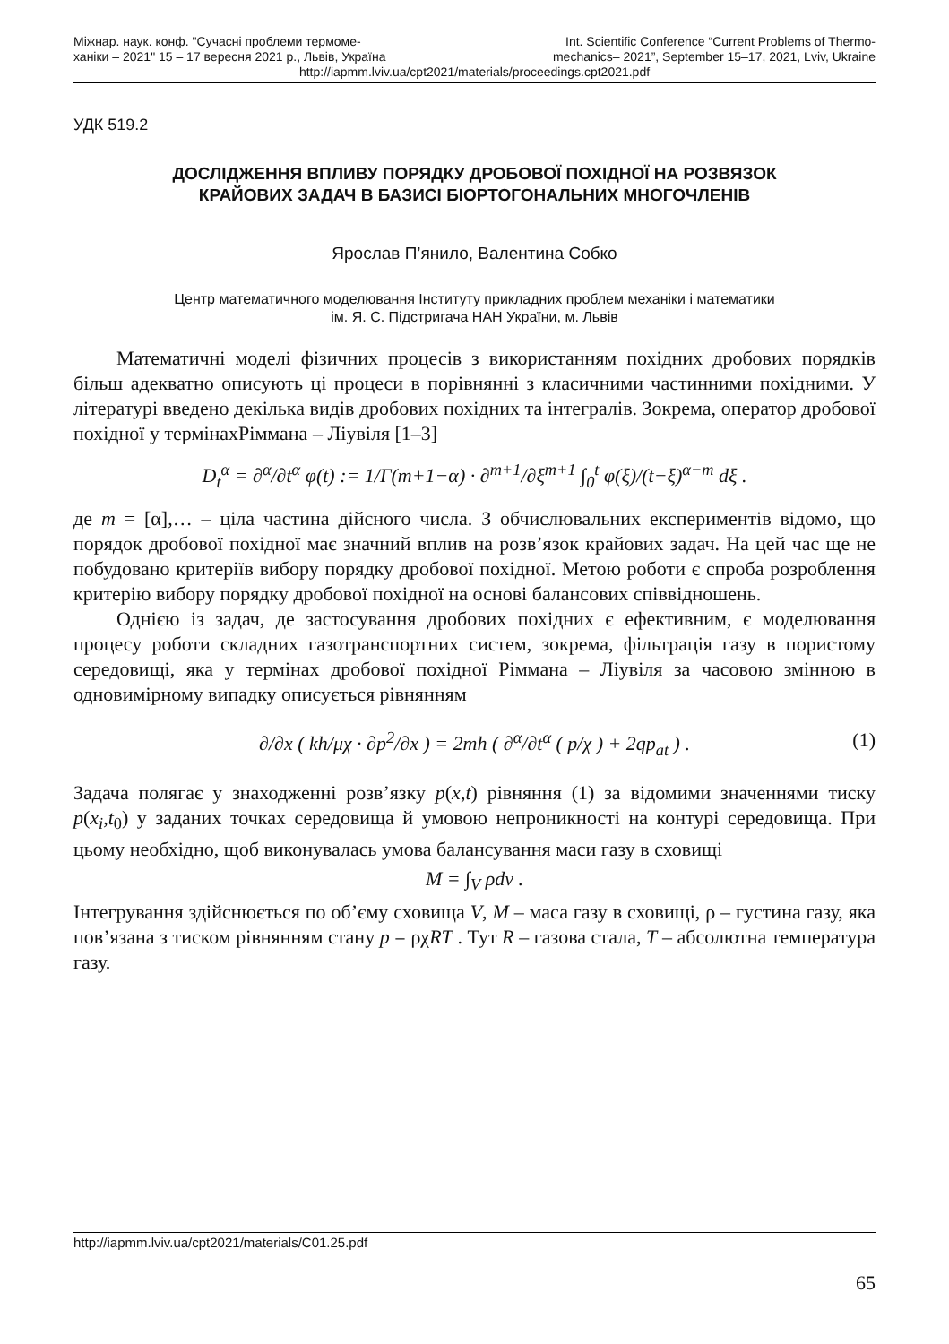Міжнар. наук. конф. "Сучасні проблеми термоме-
ханіки – 2021" 15 – 17 вересня 2021 р., Львів, Україна
Int. Scientific Conference “Current Problems of Thermo-
mechanics– 2021”, September 15–17, 2021, Lviv, Ukraine
http://iapmm.lviv.ua/cpt2021/materials/proceedings.cpt2021.pdf
УДК 519.2
ДОСЛІДЖЕННЯ ВПЛИВУ ПОРЯДКУ ДРОБОВОЇ ПОХІДНОЇ НА РОЗВЯЗОК
КРАЙОВИХ ЗАДАЧ В БАЗИСІ БІОРТОГОНАЛЬНИХ МНОГОЧЛЕНІВ
Ярослав П’янило, Валентина Собко
Центр математичного моделювання Інституту прикладних проблем механіки і математики
ім. Я. С. Підстригача НАН України, м. Львів
Математичні моделі фізичних процесів з використанням похідних дробових порядків більш адекватно описують ці процеси в порівнянні з класичними частинними похідними. У літературі введено декілька видів дробових похідних та інтегралів. Зокрема, оператор дробової похідної у термінахРіммана – Ліувіля [1–3]
D<sub>t</sub><sup>α</sup> = ∂<sup>α</sup>/∂t<sup>α</sup> φ(t) := 1/Γ(m+1−α) · ∂<sup>m+1</sup>/∂ξ<sup>m+1</sup> ∫<sub>0</sub><sup>t</sup> φ(ξ)/(t−ξ)<sup>α−m</sup> dξ .
де m = [α],… – ціла частина дійсного числа. З обчислювальних експериментів відомо, що порядок дробової похідної має значний вплив на розв’язок крайових задач. На цей час ще не побудовано критеріїв вибору порядку дробової похідної. Метою роботи є спроба розроблення критерію вибору порядку дробової похідної на основі балансових співвідношень.
Однією із задач, де застосування дробових похідних є ефективним, є моделювання процесу роботи складних газотранспортних систем, зокрема, фільтрація газу в пористому середовищі, яка у термінах дробової похідної Ріммана – Ліувіля за часовою змінною в одновимірному випадку описується рівнянням
∂/∂x ( kh/μχ · ∂p<sup>2</sup>/∂x ) = 2mh ( ∂<sup>α</sup>/∂t<sup>α</sup> ( p/χ ) + 2qp<sub>at</sub> ) . (1)
Задача полягає у знаходженні розв’язку p(x,t) рівняння (1) за відомими значеннями тиску p(x<sub>i</sub>,t<sub>0</sub>) у заданих точках середовища й умовою непроникності на контурі середовища. При цьому необхідно, щоб виконувалась умова балансування маси газу в сховищі
M = ∫<sub>V</sub> ρdv .
Інтегрування здійснюється по об’єму сховища V, M – маса газу в сховищі, ρ – густина газу, яка пов’язана з тиском рівнянням стану p = ρχRT . Тут R – газова стала, T – абсолютна температура газу.
http://iapmm.lviv.ua/cpt2021/materials/C01.25.pdf
65